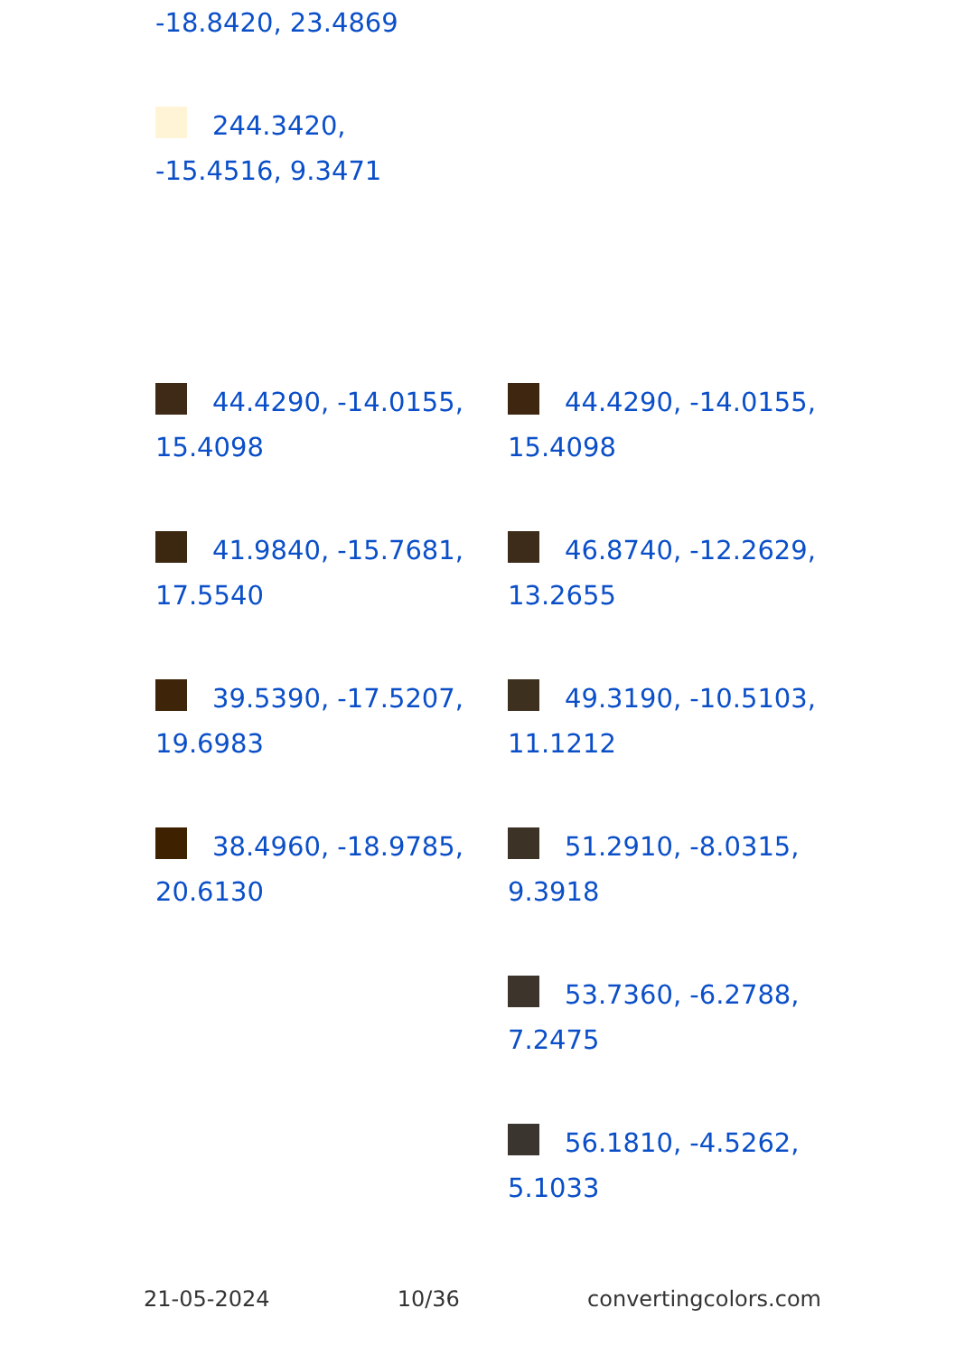-18.8420, 23.4869
244.3420,
-15.4516, 9.3471
44.4290, -14.0155,
15.4098
41.9840, -15.7681,
17.5540
39.5390, -17.5207,
19.6983
38.4960, -18.9785,
20.6130
44.4290, -14.0155,
15.4098
46.8740, -12.2629,
13.2655
49.3190, -10.5103,
11.1212
51.2910, -8.0315,
9.3918
53.7360, -6.2788,
7.2475
56.1810, -4.5262,
5.1033
21-05-2024 10/36 convertingcolors.com